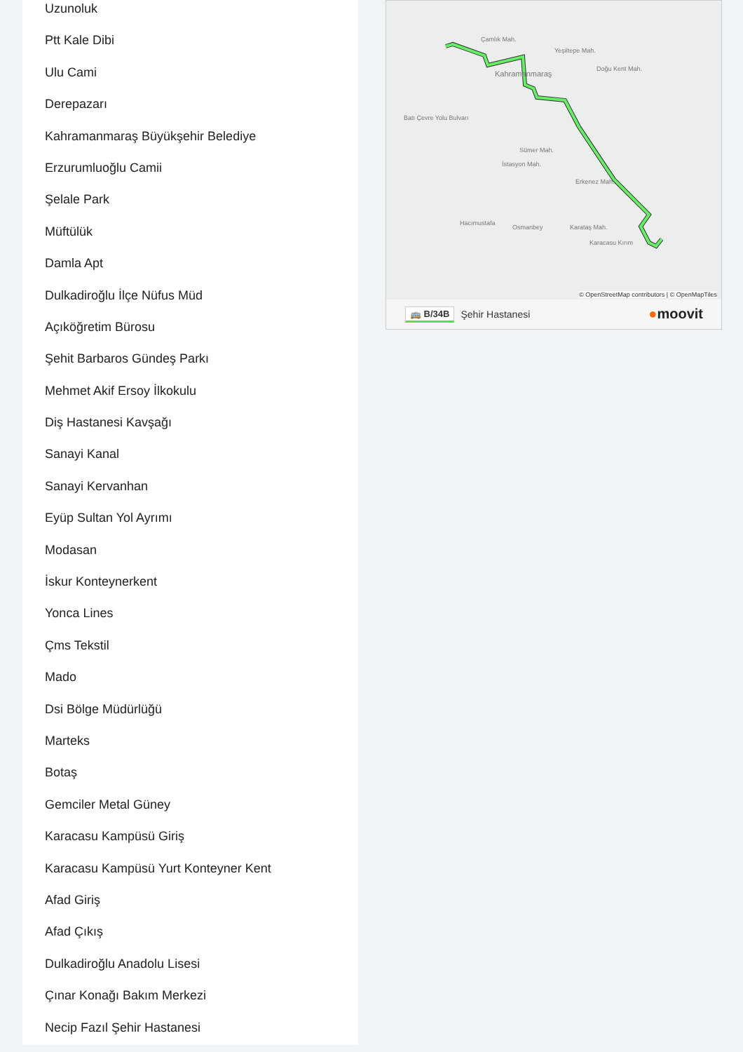Uzunoluk
Ptt Kale Dibi
Ulu Cami
Derepazarı
Kahramanmaraş Büyükşehir Belediye
Erzurumluoğlu Camii
Şelale Park
Müftülük
Damla Apt
Dulkadiroğlu İlçe Nüfus Müd
Açıköğretim Bürosu
Şehit Barbaros Gündeş Parkı
Mehmet Akif Ersoy İlkokulu
Diş Hastanesi Kavşağı
Sanayi Kanal
Sanayi Kervanhan
Eyüp Sultan Yol Ayrımı
Modasan
İskur Konteynerkent
Yonca Lines
Çms Tekstil
Mado
Dsi Bölge Müdürlüğü
Marteks
Botaş
Gemciler Metal Güney
Karacasu Kampüsü Giriş
Karacasu Kampüsü Yurt Konteyner Kent
Afad Giriş
Afad Çıkış
Dulkadiroğlu Anadolu Lisesi
Çınar Konağı Bakım Merkezi
Necip Fazıl Şehir Hastanesi
Çamlık Mah.
Kahramanmaraş
Yeşiltepe Mah.
Doğu Kent Mah.
Batı Çevre Yolu Bulvarı
Sümer Mah.
İstasyon Mah.
Erkenez Mah.
Hacımustafa
Osmanbey Karataş Mah.
Karacasu Kırım
© OpenStreetMap contributors | © OpenMapTiles
🚌 B/34B Şehir Hastanesi
●moovit